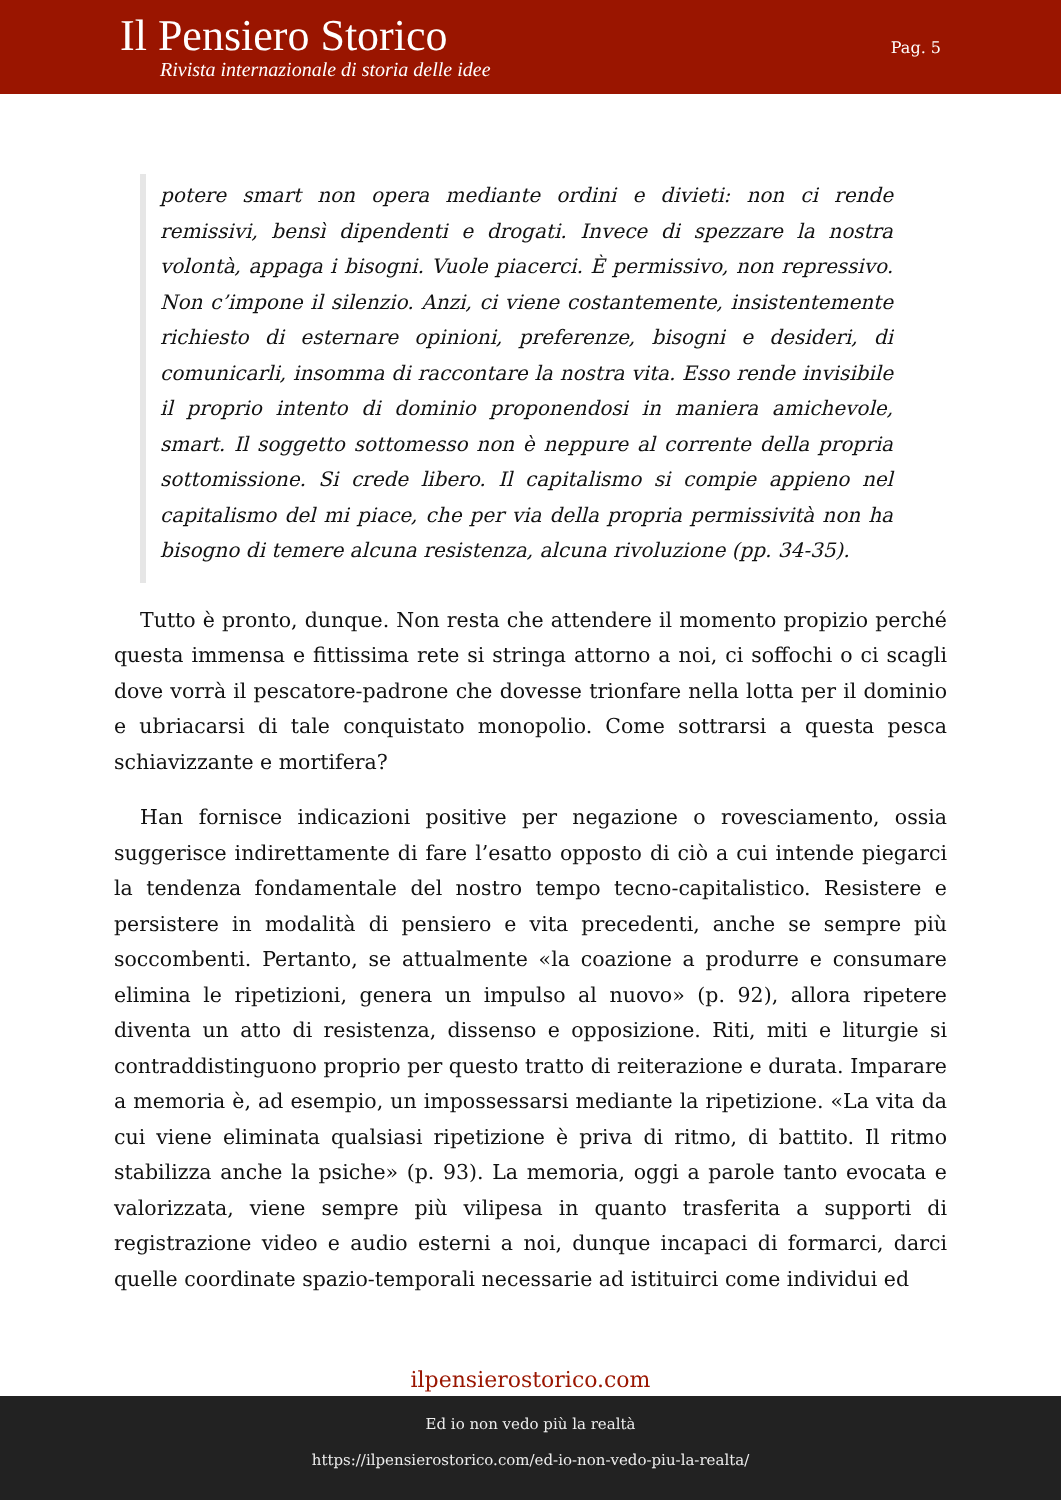Il Pensiero Storico
Rivista internazionale di storia delle idee
Pag. 5
potere smart non opera mediante ordini e divieti: non ci rende remissivi, bensì dipendenti e drogati. Invece di spezzare la nostra volontà, appaga i bisogni. Vuole piacerci. È permissivo, non repressivo. Non c’impone il silenzio. Anzi, ci viene costantemente, insistentemente richiesto di esternare opinioni, preferenze, bisogni e desideri, di comunicarli, insomma di raccontare la nostra vita. Esso rende invisibile il proprio intento di dominio proponendosi in maniera amichevole, smart. Il soggetto sottomesso non è neppure al corrente della propria sottomissione. Si crede libero. Il capitalismo si compie appieno nel capitalismo del mi piace, che per via della propria permissività non ha bisogno di temere alcuna resistenza, alcuna rivoluzione (pp. 34-35).
Tutto è pronto, dunque. Non resta che attendere il momento propizio perché questa immensa e fittissima rete si stringa attorno a noi, ci soffochi o ci scagli dove vorrà il pescatore-padrone che dovesse trionfare nella lotta per il dominio e ubriacarsi di tale conquistato monopolio. Come sottrarsi a questa pesca schiavizzante e mortifera?
Han fornisce indicazioni positive per negazione o rovesciamento, ossia suggerisce indirettamente di fare l’esatto opposto di ciò a cui intende piegarci la tendenza fondamentale del nostro tempo tecno-capitalistico. Resistere e persistere in modalità di pensiero e vita precedenti, anche se sempre più soccombenti. Pertanto, se attualmente «la coazione a produrre e consumare elimina le ripetizioni, genera un impulso al nuovo» (p. 92), allora ripetere diventa un atto di resistenza, dissenso e opposizione. Riti, miti e liturgie si contraddistinguono proprio per questo tratto di reiterazione e durata. Imparare a memoria è, ad esempio, un impossessarsi mediante la ripetizione. «La vita da cui viene eliminata qualsiasi ripetizione è priva di ritmo, di battito. Il ritmo stabilizza anche la psiche» (p. 93). La memoria, oggi a parole tanto evocata e valorizzata, viene sempre più vilipesa in quanto trasferita a supporti di registrazione video e audio esterni a noi, dunque incapaci di formarci, darci quelle coordinate spazio-temporali necessarie ad istituirci come individui ed
ilpensierostorico.com
Ed io non vedo più la realtà
https://ilpensierostorico.com/ed-io-non-vedo-piu-la-realta/